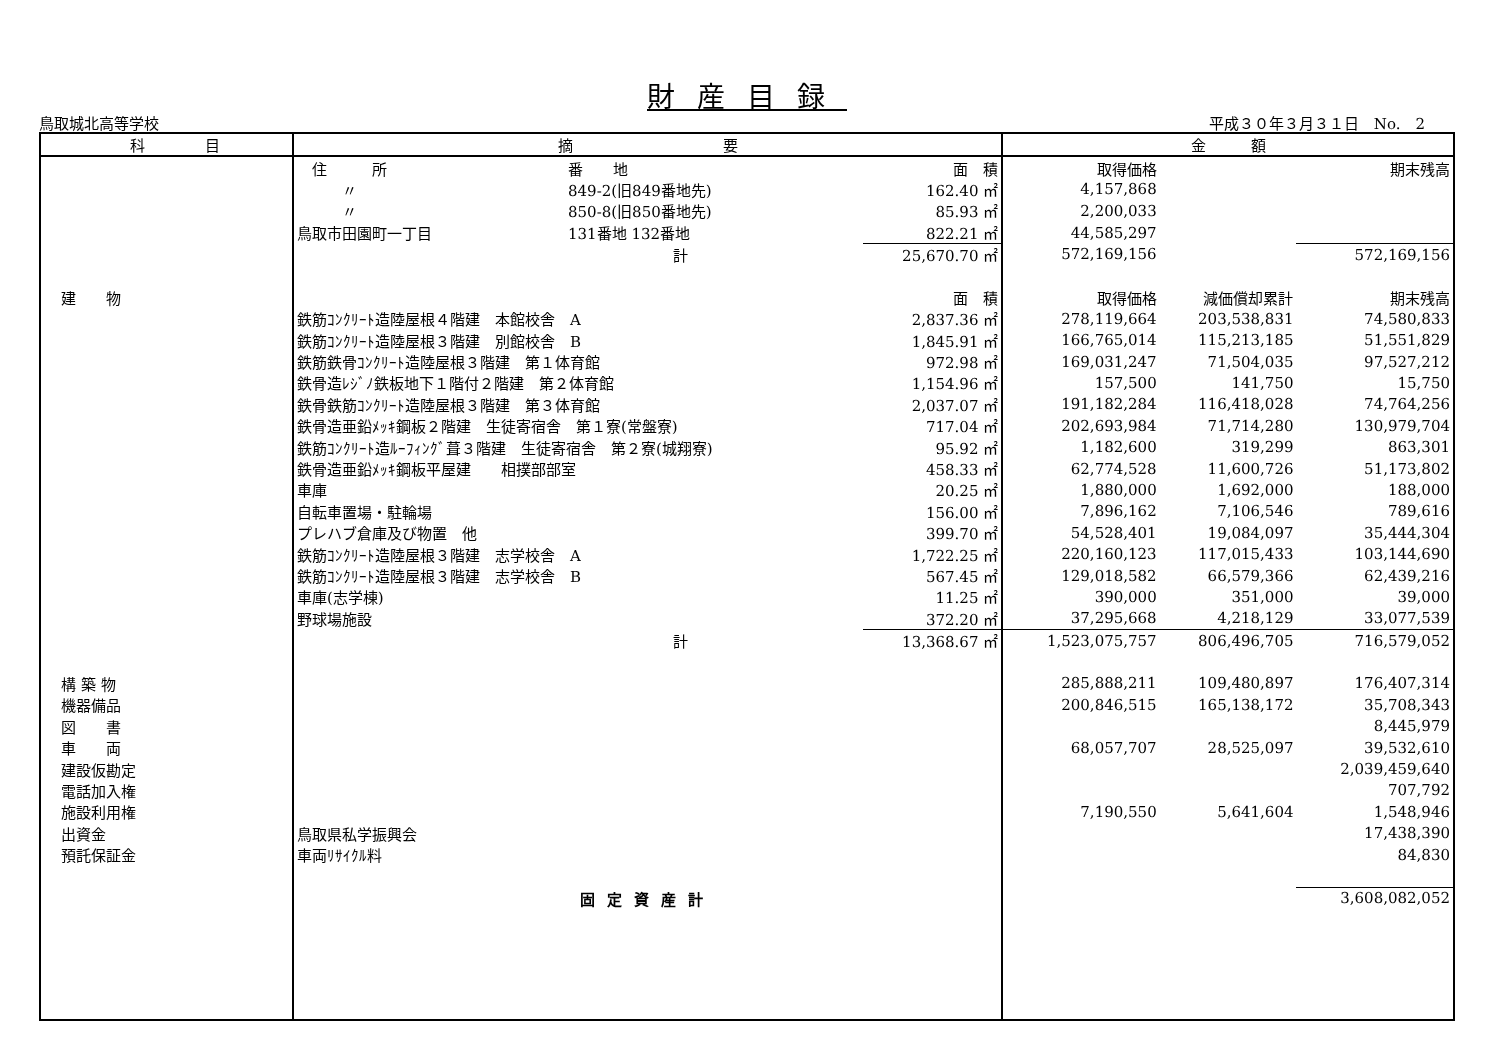財産目録
鳥取城北高等学校 平成３０年３月３１日　No.　2
| 科 目 | 摘 要 | | | | 金 額 | | |
| --- | --- | --- | --- | --- | --- | --- | --- |
| | 住 所 | 番 地 | | 面 積 | 取得価格 | | 期末残高 |
| | 〃 | 849-2(旧849番地先) | | 162.40 ㎡ | 4,157,868 | | |
| | 〃 | 850-8(旧850番地先) | | 85.93 ㎡ | 2,200,033 | | |
| | 鳥取市田園町一丁目 | 131番地 132番地 | | 822.21 ㎡ | 44,585,297 | | |
| | | 計 | | 25,670.70 ㎡ | 572,169,156 | | 572,169,156 |
| 建 物 | | | | 面 積 | 取得価格 | 減価償却累計 | 期末残高 |
| | 鉄筋ｺﾝｸﾘｰﾄ造陸屋根４階建 本館校舎 A | | | 2,837.36 ㎡ | 278,119,664 | 203,538,831 | 74,580,833 |
| | 鉄筋ｺﾝｸﾘｰﾄ造陸屋根３階建 別館校舎 B | | | 1,845.91 ㎡ | 166,765,014 | 115,213,185 | 51,551,829 |
| | 鉄筋鉄骨ｺﾝｸﾘｰﾄ造陸屋根３階建 第１体育館 | | | 972.98 ㎡ | 169,031,247 | 71,504,035 | 97,527,212 |
| | 鉄骨造ﾚｼﾞﾉ鉄板地下１階付２階建 第２体育館 | | | 1,154.96 ㎡ | 157,500 | 141,750 | 15,750 |
| | 鉄骨鉄筋ｺﾝｸﾘｰﾄ造陸屋根３階建 第３体育館 | | | 2,037.07 ㎡ | 191,182,284 | 116,418,028 | 74,764,256 |
| | 鉄骨造亜鉛ﾒｯｷ鋼板２階建 生徒寄宿舎 第１寮(常盤寮) | | | 717.04 ㎡ | 202,693,984 | 71,714,280 | 130,979,704 |
| | 鉄筋ｺﾝｸﾘｰﾄ造ﾙｰﾌｨﾝｸﾞ葺３階建 生徒寄宿舎 第２寮(城翔寮) | | | 95.92 ㎡ | 1,182,600 | 319,299 | 863,301 |
| | 鉄骨造亜鉛ﾒｯｷ鋼板平屋建 相撲部部室 | | | 458.33 ㎡ | 62,774,528 | 11,600,726 | 51,173,802 |
| | 車庫 | | | 20.25 ㎡ | 1,880,000 | 1,692,000 | 188,000 |
| | 自転車置場・駐輪場 | | | 156.00 ㎡ | 7,896,162 | 7,106,546 | 789,616 |
| | プレハブ倉庫及び物置 他 | | | 399.70 ㎡ | 54,528,401 | 19,084,097 | 35,444,304 |
| | 鉄筋ｺﾝｸﾘｰﾄ造陸屋根３階建 志学校舎 A | | | 1,722.25 ㎡ | 220,160,123 | 117,015,433 | 103,144,690 |
| | 鉄筋ｺﾝｸﾘｰﾄ造陸屋根３階建 志学校舎 B | | | 567.45 ㎡ | 129,018,582 | 66,579,366 | 62,439,216 |
| | 車庫(志学棟) | | | 11.25 ㎡ | 390,000 | 351,000 | 39,000 |
| | 野球場施設 | | | 372.20 ㎡ | 37,295,668 | 4,218,129 | 33,077,539 |
| | | 計 | | 13,368.67 ㎡ | 1,523,075,757 | 806,496,705 | 716,579,052 |
| 構 築 物 | | | | | 285,888,211 | 109,480,897 | 176,407,314 |
| 機器備品 | | | | | 200,846,515 | 165,138,172 | 35,708,343 |
| 図 書 | | | | | | | 8,445,979 |
| 車 両 | | | | | 68,057,707 | 28,525,097 | 39,532,610 |
| 建設仮勘定 | | | | | | | 2,039,459,640 |
| 電話加入権 | | | | | | | 707,792 |
| 施設利用権 | | | | | 7,190,550 | 5,641,604 | 1,548,946 |
| 出資金 | 鳥取県私学振興会 | | | | | | 17,438,390 |
| 預託保証金 | 車両ﾘｻｲｸﾙ料 | | | | | | 84,830 |
| | 固定資産計 | | | | | | 3,608,082,052 |